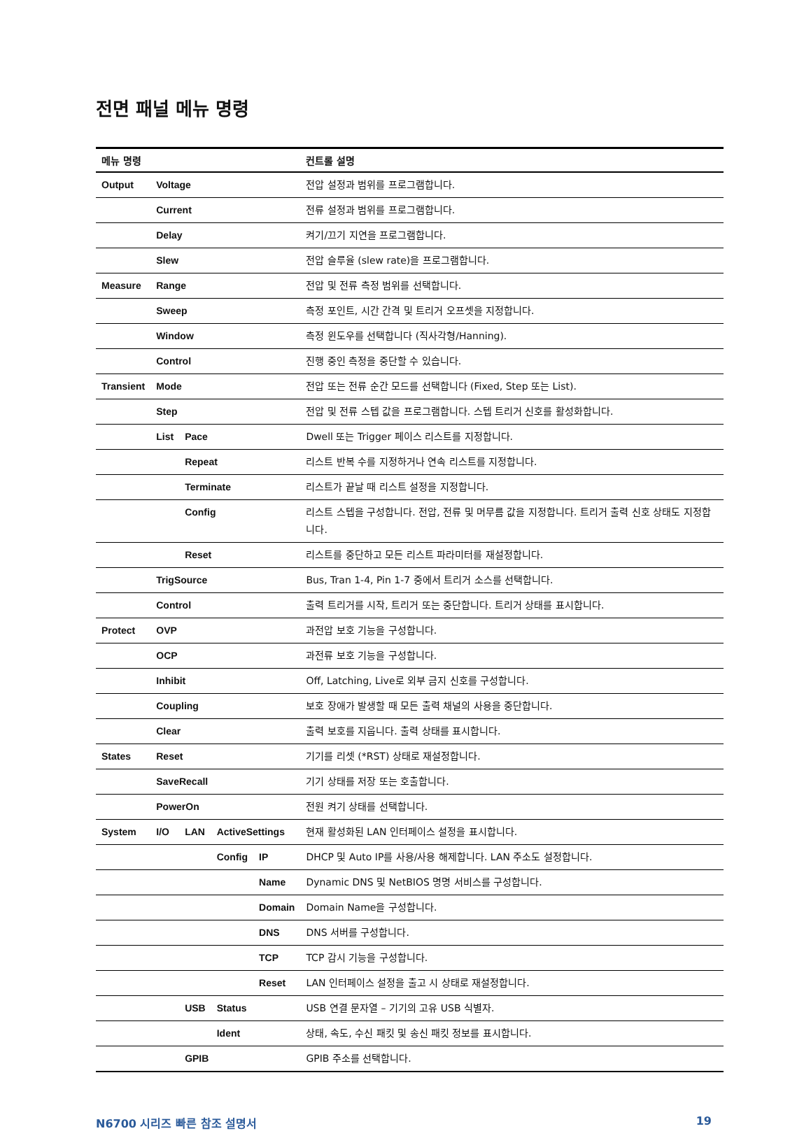전면 패널 메뉴 명령
| 메뉴 명령 | | | | | 컨트롤 설명 |
| --- | --- | --- | --- | --- | --- |
| Output | Voltage | | | | 전압 설정과 범위를 프로그램합니다. |
| | Current | | | | 전류 설정과 범위를 프로그램합니다. |
| | Delay | | | | 켜기/끄기 지연을 프로그램합니다. |
| | Slew | | | | 전압 슬루율 (slew rate)을 프로그램합니다. |
| Measure | Range | | | | 전압 및 전류 측정 범위를 선택합니다. |
| | Sweep | | | | 측정 포인트, 시간 간격 및 트리거 오프셋을 지정합니다. |
| | Window | | | | 측정 윈도우를 선택합니다 (직사각형/Hanning). |
| | Control | | | | 진행 중인 측정을 중단할 수 있습니다. |
| Transient | Mode | | | | 전압 또는 전류 순간 모드를 선택합니다 (Fixed, Step 또는 List). |
| | Step | | | | 전압 및 전류 스텝 값을 프로그램합니다. 스텝 트리거 신호를 활성화합니다. |
| | List | Pace | | | Dwell 또는 Trigger 페이스 리스트를 지정합니다. |
| | | Repeat | | | 리스트 반복 수를 지정하거나 연속 리스트를 지정합니다. |
| | | Terminate | | | 리스트가 끝날 때 리스트 설정을 지정합니다. |
| | | Config | | | 리스트 스텝을 구성합니다. 전압, 전류 및 머무름 값을 지정합니다. 트리거 출력 신호 상태도 지정합니다. |
| | | Reset | | | 리스트를 중단하고 모든 리스트 파라미터를 재설정합니다. |
| | TrigSource | | | | Bus, Tran 1-4, Pin 1-7 중에서 트리거 소스를 선택합니다. |
| | Control | | | | 출력 트리거를 시작, 트리거 또는 중단합니다. 트리거 상태를 표시합니다. |
| Protect | OVP | | | | 과전압 보호 기능을 구성합니다. |
| | OCP | | | | 과전류 보호 기능을 구성합니다. |
| | Inhibit | | | | Off, Latching, Live로 외부 금지 신호를 구성합니다. |
| | Coupling | | | | 보호 장애가 발생할 때 모든 출력 채널의 사용을 중단합니다. |
| | Clear | | | | 출력 보호를 지웁니다. 출력 상태를 표시합니다. |
| States | Reset | | | | 기기를 리셋 (*RST) 상태로 재설정합니다. |
| | SaveRecall | | | | 기기 상태를 저장 또는 호출합니다. |
| | PowerOn | | | | 전원 켜기 상태를 선택합니다. |
| System | I/O | LAN | ActiveSettings | | 현재 활성화된 LAN 인터페이스 설정을 표시합니다. |
| | | | Config | IP | DHCP 및 Auto IP를 사용/사용 해제합니다. LAN 주소도 설정합니다. |
| | | | | Name | Dynamic DNS 및 NetBIOS 명명 서비스를 구성합니다. |
| | | | | Domain | Domain Name을 구성합니다. |
| | | | | DNS | DNS 서버를 구성합니다. |
| | | | | TCP | TCP 감시 기능을 구성합니다. |
| | | | | Reset | LAN 인터페이스 설정을 출고 시 상태로 재설정합니다. |
| | | USB | Status | | USB 연결 문자열 – 기기의 고유 USB 식별자. |
| | | | Ident | | 상태, 속도, 수신 패킷 및 송신 패킷 정보를 표시합니다. |
| | | GPIB | | | GPIB 주소를 선택합니다. |
N6700 시리즈 빠른 참조 설명서 19